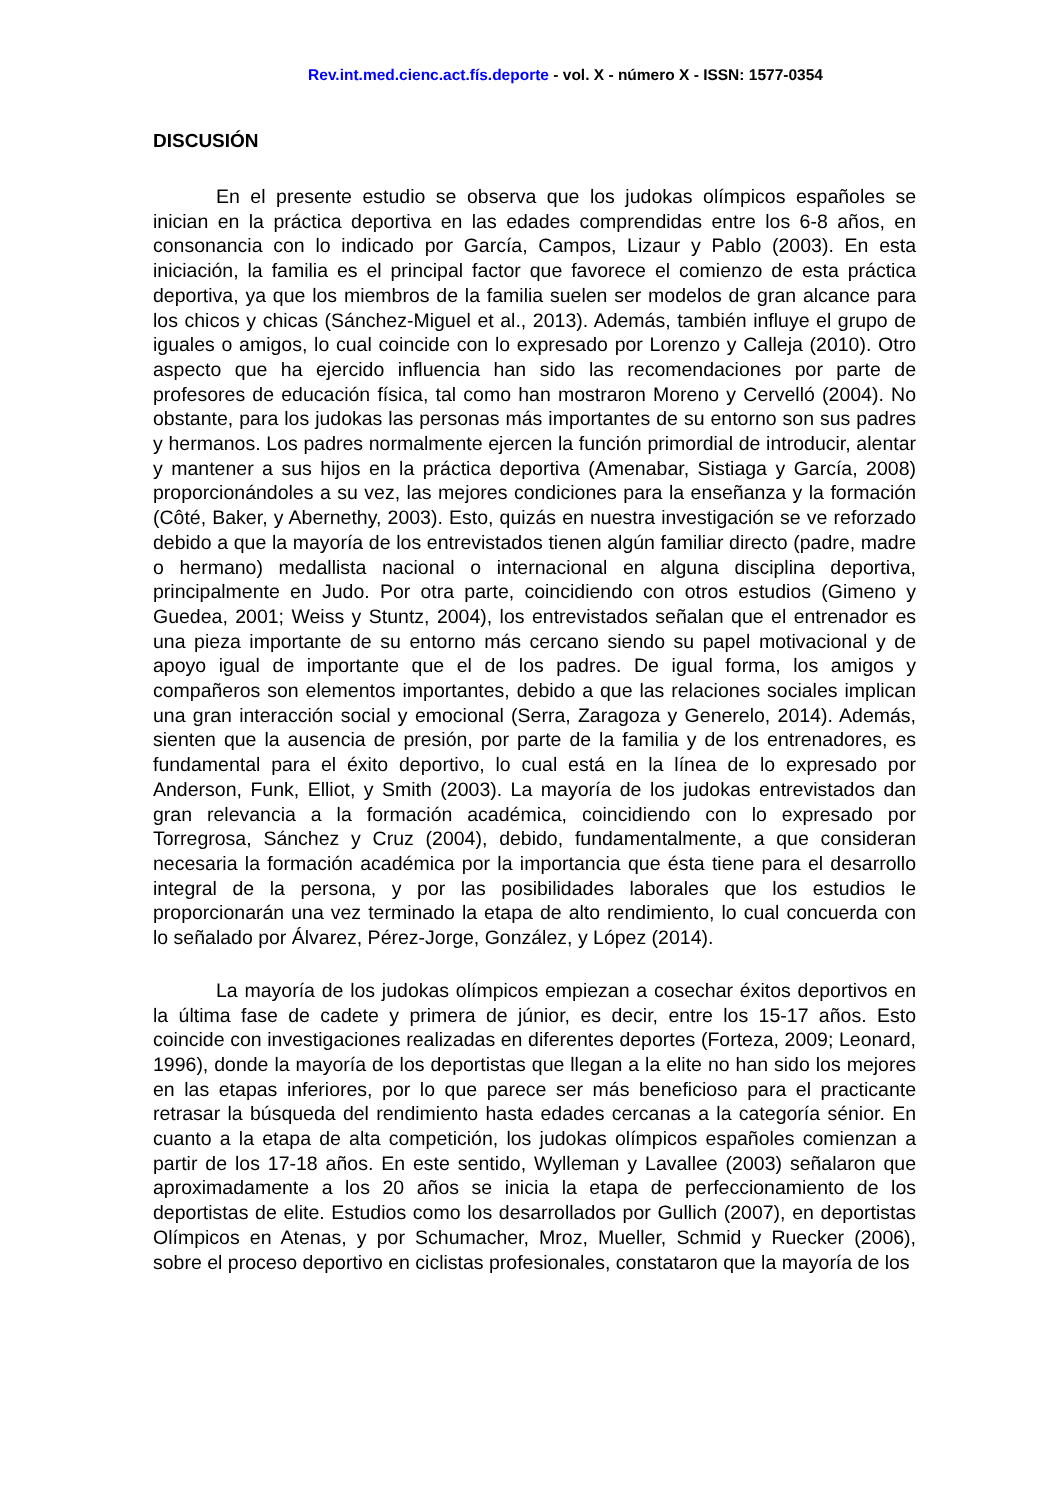Rev.int.med.cienc.act.fís.deporte - vol. X - número X - ISSN: 1577-0354
DISCUSIÓN
En el presente estudio se observa que los judokas olímpicos españoles se inician en la práctica deportiva en las edades comprendidas entre los 6-8 años, en consonancia con lo indicado por García, Campos, Lizaur y Pablo (2003). En esta iniciación, la familia es el principal factor que favorece el comienzo de esta práctica deportiva, ya que los miembros de la familia suelen ser modelos de gran alcance para los chicos y chicas (Sánchez-Miguel et al., 2013). Además, también influye el grupo de iguales o amigos, lo cual coincide con lo expresado por Lorenzo y Calleja (2010). Otro aspecto que ha ejercido influencia han sido las recomendaciones por parte de profesores de educación física, tal como han mostraron Moreno y Cervelló (2004). No obstante, para los judokas las personas más importantes de su entorno son sus padres y hermanos. Los padres normalmente ejercen la función primordial de introducir, alentar y mantener a sus hijos en la práctica deportiva (Amenabar, Sistiaga y García, 2008) proporcionándoles a su vez, las mejores condiciones para la enseñanza y la formación (Côté, Baker, y Abernethy, 2003). Esto, quizás en nuestra investigación se ve reforzado debido a que la mayoría de los entrevistados tienen algún familiar directo (padre, madre o hermano) medallista nacional o internacional en alguna disciplina deportiva, principalmente en Judo. Por otra parte, coincidiendo con otros estudios (Gimeno y Guedea, 2001; Weiss y Stuntz, 2004), los entrevistados señalan que el entrenador es una pieza importante de su entorno más cercano siendo su papel motivacional y de apoyo igual de importante que el de los padres. De igual forma, los amigos y compañeros son elementos importantes, debido a que las relaciones sociales implican una gran interacción social y emocional (Serra, Zaragoza y Generelo, 2014). Además, sienten que la ausencia de presión, por parte de la familia y de los entrenadores, es fundamental para el éxito deportivo, lo cual está en la línea de lo expresado por Anderson, Funk, Elliot, y Smith (2003). La mayoría de los judokas entrevistados dan gran relevancia a la formación académica, coincidiendo con lo expresado por Torregrosa, Sánchez y Cruz (2004), debido, fundamentalmente, a que consideran necesaria la formación académica por la importancia que ésta tiene para el desarrollo integral de la persona, y por las posibilidades laborales que los estudios le proporcionarán una vez terminado la etapa de alto rendimiento, lo cual concuerda con lo señalado por Álvarez, Pérez-Jorge, González, y López (2014).
La mayoría de los judokas olímpicos empiezan a cosechar éxitos deportivos en la última fase de cadete y primera de júnior, es decir, entre los 15-17 años. Esto coincide con investigaciones realizadas en diferentes deportes (Forteza, 2009; Leonard, 1996), donde la mayoría de los deportistas que llegan a la elite no han sido los mejores en las etapas inferiores, por lo que parece ser más beneficioso para el practicante retrasar la búsqueda del rendimiento hasta edades cercanas a la categoría sénior. En cuanto a la etapa de alta competición, los judokas olímpicos españoles comienzan a partir de los 17-18 años. En este sentido, Wylleman y Lavallee (2003) señalaron que aproximadamente a los 20 años se inicia la etapa de perfeccionamiento de los deportistas de elite. Estudios como los desarrollados por Gullich (2007), en deportistas Olímpicos en Atenas, y por Schumacher, Mroz, Mueller, Schmid y Ruecker (2006), sobre el proceso deportivo en ciclistas profesionales, constataron que la mayoría de los